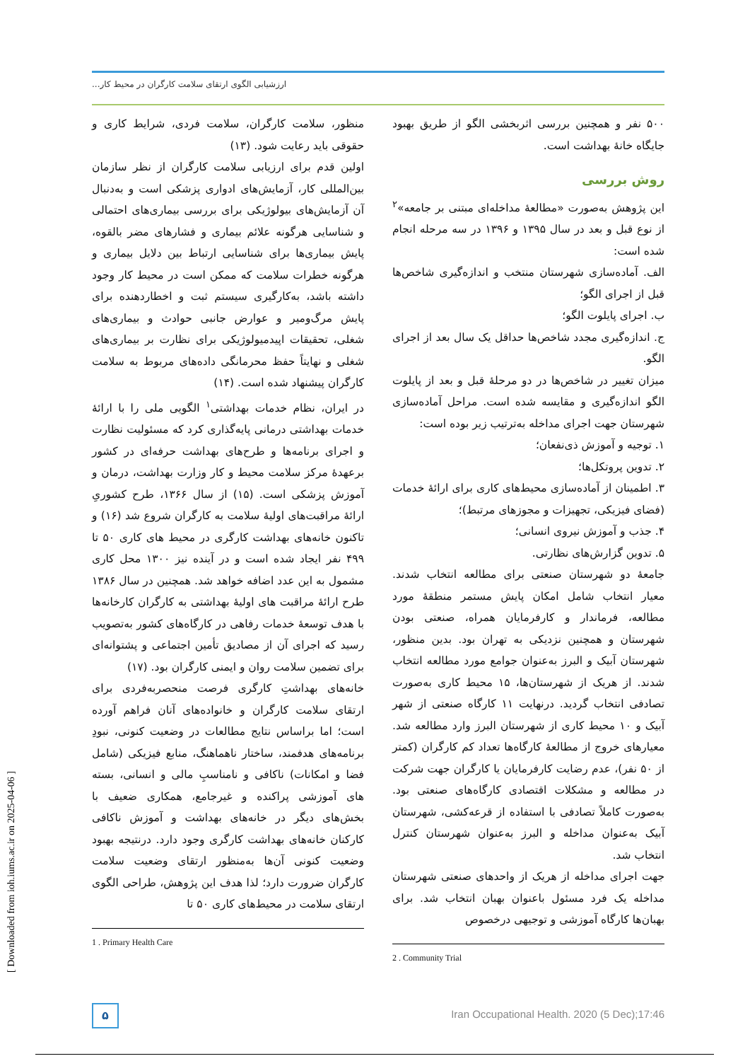ارزشیابی الگوی ارتقای سلامت کارگران در محیط کار...
منظور، سلامت کارگران، سلامت فردی، شرایط کاری و حقوقی باید رعایت شود. (۱۳)
اولین قدم برای ارزیابی سلامت کارگران از نظر سازمان بین‌المللی کار، آزمایش‌های ادواری پزشکی است و به‌دنبال آن آزمایش‌های بیولوژیکی برای بررسی بیماری‌های احتمالی و شناسایی هرگونه علائم بیماری و فشارهای مضر بالقوه، پایش بیماری‌ها برای شناسایی ارتباط بین دلایل بیماری و هرگونه خطرات سلامت که ممکن است در محیط کار وجود داشته باشد، به‌کارگیری سیستم ثبت و اخطاردهنده برای پایش مرگ‌ومیر و عوارض جانبی حوادث و بیماری‌های شغلی، تحقیقات اپیدمیولوژیکی برای نظارت بر بیماری‌های شغلی و نهایتاً حفظ محرمانگی داده‌های مربوط به سلامت کارگران پیشنهاد شده است. (۱۴)
در ایران، نظام خدمات بهداشتی<sup>۱</sup> الگویی ملی را با ارائهٔ خدمات بهداشتی درمانی پایه‌گذاری کرد که مسئولیت نظارت و اجرای برنامه‌ها و طرح‌های بهداشت حرفه‌ای در کشور برعهدهٔ مرکز سلامت محیط و کار وزارت بهداشت، درمان و آموزش پزشکی است. (۱۵) از سال ۱۳۶۶، طرح کشوریِ ارائهٔ مراقبت‌های اولیهٔ سلامت به کارگران شروع شد (۱۶) و تاکنون خانه‌های بهداشت کارگری در محیط های کاری ۵۰ تا ۴۹۹ نفر ایجاد شده است و در آینده نیز ۱۳۰۰ محل کاری مشمول به این عدد اضافه خواهد شد. همچنین در سال ۱۳۸۶ طرح ارائهٔ مراقبت های اولیهٔ بهداشتی به کارگران کارخانه‌ها با هدف توسعهٔ خدمات رفاهی در کارگاه‌های کشور به‌تصویب رسید که اجرای آن از مصادیق تأمین اجتماعی و پشتوانه‌ای برای تضمین سلامت روان و ایمنی کارگران بود. (۱۷)
خانه‌های بهداشتِ کارگری فرصت منحصربه‌فردی برای ارتقای سلامت کارگران و خانواده‌های آنان فراهم آورده است؛ اما براساس نتایج مطالعات در وضعیت کنونی، نبودِ برنامه‌های هدفمند، ساختار ناهماهنگ، منابع فیزیکی (شامل فضا و امکانات) ناکافی و نامناسبِ مالی و انسانی، بسته های آموزشی پراکنده و غیرجامع، همکاری ضعیف با بخش‌های دیگر در خانه‌های بهداشت و آموزش ناکافی کارکنان خانه‌های بهداشت کارگری وجود دارد. درنتیجه بهبود وضعیت کنونی آن‌ها به‌منظور ارتقای وضعیت سلامت کارگران ضرورت دارد؛ لذا هدف این پژوهش، طراحی الگوی ارتقای سلامت در محیط‌های کاری ۵۰ تا
1 . Primary Health Care
۵۰۰ نفر و همچنین بررسی اثربخشی الگو از طریق بهبود جایگاه خانهٔ بهداشت است.
روش بررسی
این پژوهش به‌صورت «مطالعهٔ مداخله‌ای مبتنی بر جامعه»<sup>۲</sup> از نوع قبل و بعد در سال ۱۳۹۵ و ۱۳۹۶ در سه مرحله انجام شده است:
الف. آماده‌سازی شهرستان منتخب و اندازه‌گیری شاخص‌ها قبل از اجرای الگو؛
ب. اجرای پایلوت الگو؛
ج. اندازه‌گیری مجدد شاخص‌ها حداقل یک سال بعد از اجرای الگو.
میزان تغییر در شاخص‌ها در دو مرحلهٔ قبل و بعد از پایلوت الگو اندازه‌گیری و مقایسه شده است. مراحل آماده‌سازی شهرستان جهت اجرای مداخله به‌ترتیب زیر بوده است:
۱. توجیه و آموزش ذی‌نفعان؛
۲. تدوین پروتکل‌ها؛
۳. اطمینان از آماده‌سازی محیط‌های کاری برای ارائهٔ خدمات (فضای فیزیکی، تجهیزات و مجوزهای مرتبط)؛
۴. جذب و آموزش نیروی انسانی؛
۵. تدوین گزارش‌های نظارتی.
جامعهٔ دو شهرستان صنعتی برای مطالعه انتخاب شدند. معیار انتخاب شامل امکان پایش مستمر منطقهٔ مورد مطالعه، فرماندار و کارفرمایان همراه، صنعتی بودن شهرستان و همچنین نزدیکی به تهران بود. بدین منظور، شهرستان آبیک و البرز به‌عنوان جوامع مورد مطالعه انتخاب شدند. از هریک از شهرستان‌ها، ۱۵ محیط کاری به‌صورت تصادفی انتخاب گردید. درنهایت ۱۱ کارگاه صنعتی از شهر آبیک و ۱۰ محیط کاری از شهرستان البرز وارد مطالعه شد. معیارهای خروج از مطالعهٔ کارگاه‌ها تعداد کم کارگران (کمتر از ۵۰ نفر)، عدم رضایت کارفرمایان یا کارگران جهت شرکت در مطالعه و مشکلات اقتصادی کارگاه‌های صنعتی بود. به‌صورت کاملاً تصادفی با استفاده از قرعه‌کشی، شهرستان آبیک به‌عنوان مداخله و البرز به‌عنوان شهرستان کنترل انتخاب شد.
جهت اجرای مداخله از هریک از واحدهای صنعتی شهرستان مداخله یک فرد مسئول باعنوان بهبان انتخاب شد. برای بهبان‌ها کارگاه آموزشی و توجیهی درخصوص
2 . Community Trial
۵
Iran Occupational Health. 2020 (5 Dec);17:46
[ Downloaded from ioh.iums.ac.ir on 2025-04-06 ]